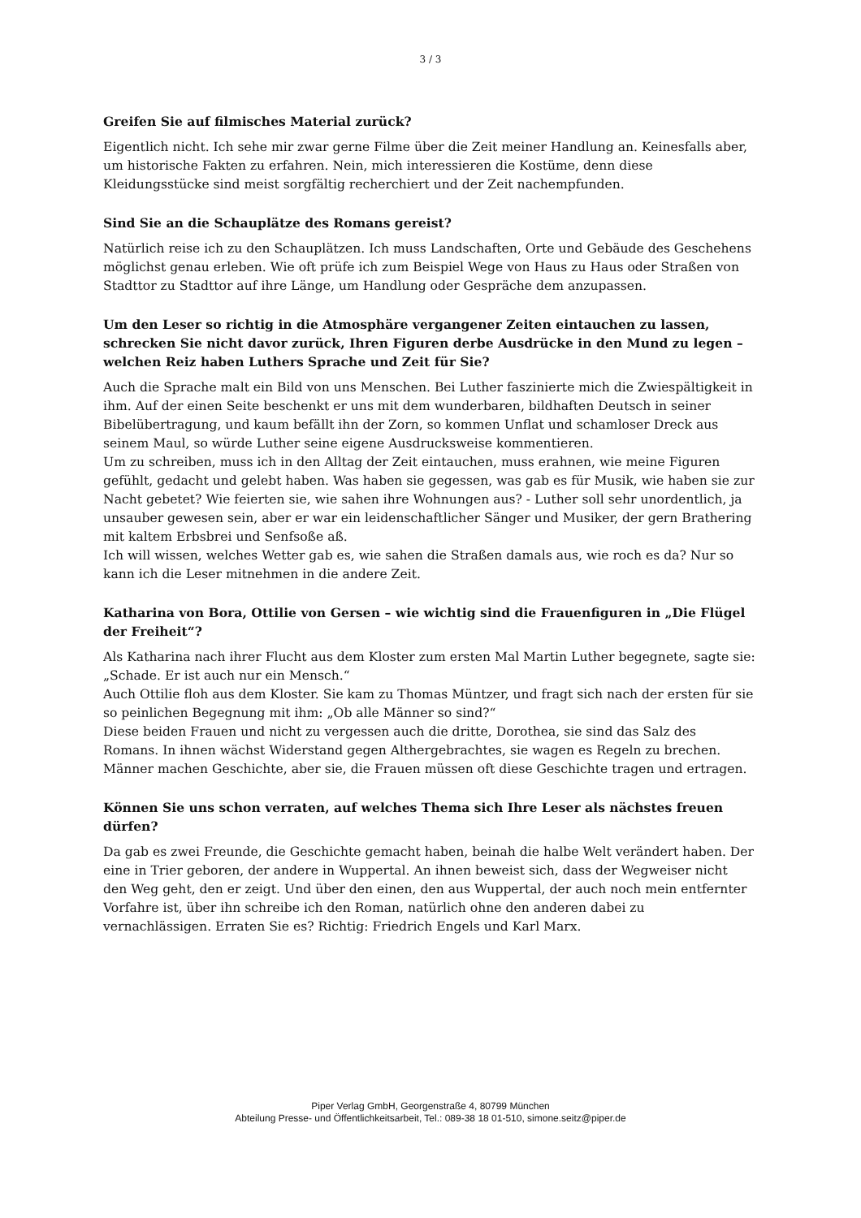3 / 3
Greifen Sie auf filmisches Material zurück?
Eigentlich nicht. Ich sehe mir zwar gerne Filme über die Zeit meiner Handlung an. Keinesfalls aber, um historische Fakten zu erfahren. Nein, mich interessieren die Kostüme, denn diese Kleidungsstücke sind meist sorgfältig recherchiert und der Zeit nachempfunden.
Sind Sie an die Schauplätze des Romans gereist?
Natürlich reise ich zu den Schauplätzen. Ich muss Landschaften, Orte und Gebäude des Geschehens möglichst genau erleben. Wie oft prüfe ich zum Beispiel Wege von Haus zu Haus oder Straßen von Stadttor zu Stadttor auf ihre Länge, um Handlung oder Gespräche dem anzupassen.
Um den Leser so richtig in die Atmosphäre vergangener Zeiten eintauchen zu lassen, schrecken Sie nicht davor zurück, Ihren Figuren derbe Ausdrücke in den Mund zu legen – welchen Reiz haben Luthers Sprache und Zeit für Sie?
Auch die Sprache malt ein Bild von uns Menschen. Bei Luther faszinierte mich die Zwiespältigkeit in ihm. Auf der einen Seite beschenkt er uns mit dem wunderbaren, bildhaften Deutsch in seiner Bibelübertragung, und kaum befällt ihn der Zorn, so kommen Unflat und schamloser Dreck aus seinem Maul, so würde Luther seine eigene Ausdrucksweise kommentieren.
Um zu schreiben, muss ich in den Alltag der Zeit eintauchen, muss erahnen, wie meine Figuren gefühlt, gedacht und gelebt haben. Was haben sie gegessen, was gab es für Musik, wie haben sie zur Nacht gebetet? Wie feierten sie, wie sahen ihre Wohnungen aus? - Luther soll sehr unordentlich, ja unsauber gewesen sein, aber er war ein leidenschaftlicher Sänger und Musiker, der gern Brathering mit kaltem Erbsbrei und Senfsoße aß.
Ich will wissen, welches Wetter gab es, wie sahen die Straßen damals aus, wie roch es da? Nur so kann ich die Leser mitnehmen in die andere Zeit.
Katharina von Bora, Ottilie von Gersen – wie wichtig sind die Frauenfiguren in „Die Flügel der Freiheit“?
Als Katharina nach ihrer Flucht aus dem Kloster zum ersten Mal Martin Luther begegnete, sagte sie: „Schade. Er ist auch nur ein Mensch.“
Auch Ottilie floh aus dem Kloster. Sie kam zu Thomas Müntzer, und fragt sich nach der ersten für sie so peinlichen Begegnung mit ihm: „Ob alle Männer so sind?“
Diese beiden Frauen und nicht zu vergessen auch die dritte, Dorothea, sie sind das Salz des Romans. In ihnen wächst Widerstand gegen Althergebrachtes, sie wagen es Regeln zu brechen. Männer machen Geschichte, aber sie, die Frauen müssen oft diese Geschichte tragen und ertragen.
Können Sie uns schon verraten, auf welches Thema sich Ihre Leser als nächstes freuen dürfen?
Da gab es zwei Freunde, die Geschichte gemacht haben, beinah die halbe Welt verändert haben. Der eine in Trier geboren, der andere in Wuppertal. An ihnen beweist sich, dass der Wegweiser nicht den Weg geht, den er zeigt. Und über den einen, den aus Wuppertal, der auch noch mein entfernter Vorfahre ist, über ihn schreibe ich den Roman, natürlich ohne den anderen dabei zu vernachlässigen. Erraten Sie es? Richtig: Friedrich Engels und Karl Marx.
Piper Verlag GmbH, Georgenstraße 4, 80799 München
Abteilung Presse- und Öffentlichkeitsarbeit, Tel.: 089-38 18 01-510, simone.seitz@piper.de